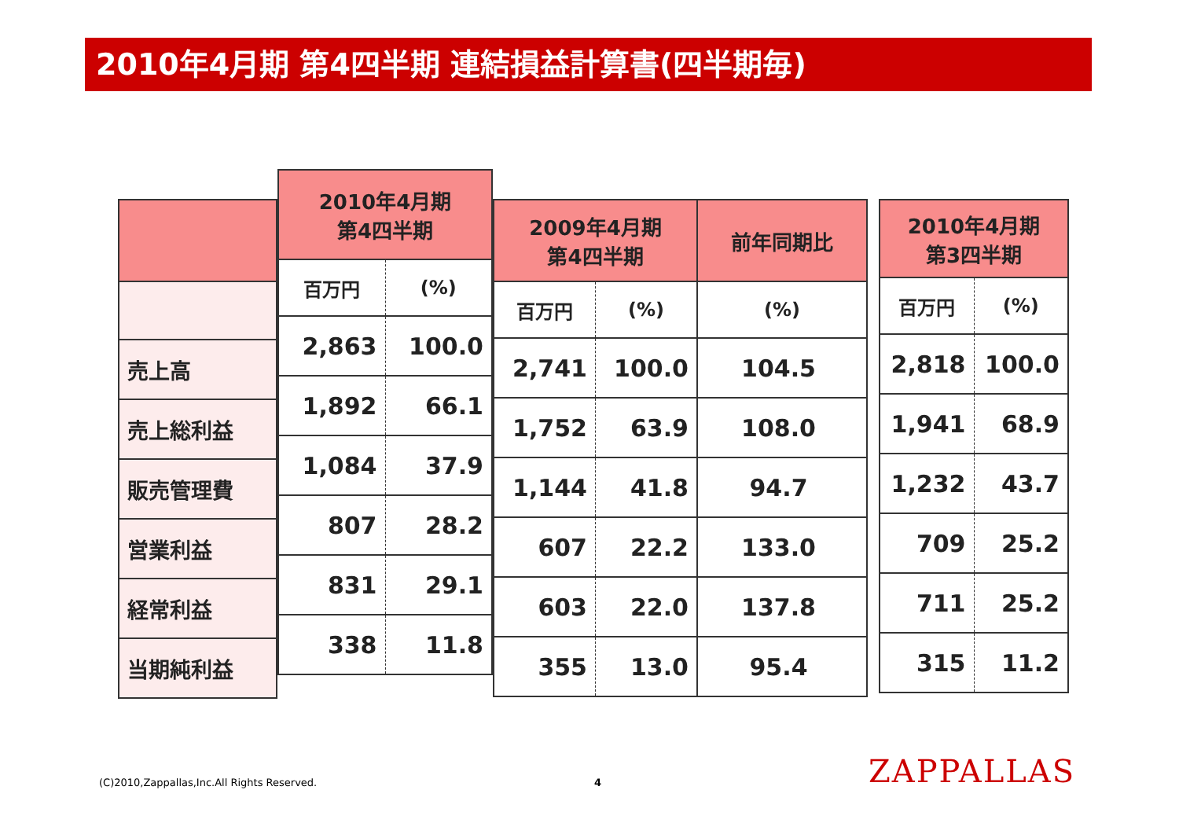2010年4月期 第4四半期 連結損益計算書(四半期毎)
| 売上高 |
| 売上総利益 |
| 販売管理費 |
| 営業利益 |
| 経常利益 |
| 当期純利益 |
| 2010年4月期 第4四半期 | |
| --- | --- |
| 百万円 | (%) |
| 2,863 | 100.0 |
| 1,892 | 66.1 |
| 1,084 | 37.9 |
| 807 | 28.2 |
| 831 | 29.1 |
| 338 | 11.8 |
| 2009年4月期 第4四半期 | | 前年同期比 |
| --- | --- | --- |
| 百万円 | (%) | (%) |
| 2,741 | 100.0 | 104.5 |
| 1,752 | 63.9 | 108.0 |
| 1,144 | 41.8 | 94.7 |
| 607 | 22.2 | 133.0 |
| 603 | 22.0 | 137.8 |
| 355 | 13.0 | 95.4 |
| 2010年4月期 第3四半期 | |
| --- | --- |
| 百万円 | (%) |
| 2,818 | 100.0 |
| 1,941 | 68.9 |
| 1,232 | 43.7 |
| 709 | 25.2 |
| 711 | 25.2 |
| 315 | 11.2 |
(C)2010,Zappallas,Inc.All Rights Reserved.
4 ZAPPALLAS